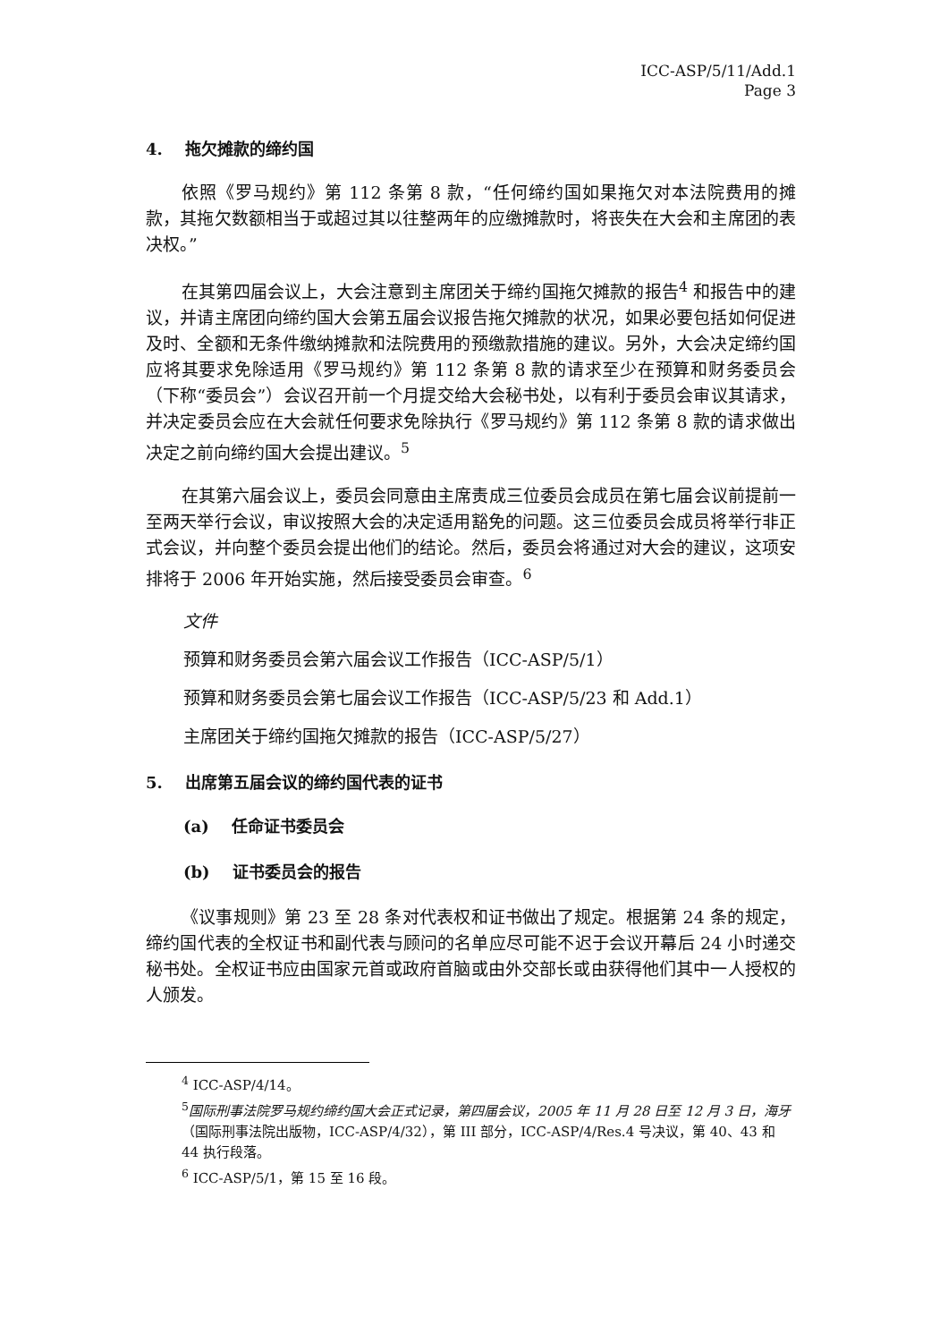ICC-ASP/5/11/Add.1
Page 3
4. 拖欠摊款的缔约国
依照《罗马规约》第 112 条第 8 款，“任何缔约国如果拖欠对本法院费用的摊款，其拖欠数额相当于或超过其以往整两年的应缴摊款时，将丧失在大会和主席团的表决权。”
在其第四届会议上，大会注意到主席团关于缔约国拖欠摊款的报告<sup>4</sup> 和报告中的建议，并请主席团向缔约国大会第五届会议报告拖欠摊款的状况，如果必要包括如何促进及时、全额和无条件缴纳摊款和法院费用的预缴款措施的建议。另外，大会决定缔约国应将其要求免除适用《罗马规约》第 112 条第 8 款的请求至少在预算和财务委员会（下称“委员会”）会议召开前一个月提交给大会秘书处，以有利于委员会审议其请求，并决定委员会应在大会就任何要求免除执行《罗马规约》第 112 条第 8 款的请求做出决定之前向缔约国大会提出建议。<sup>5</sup>
在其第六届会议上，委员会同意由主席责成三位委员会成员在第七届会议前提前一至两天举行会议，审议按照大会的决定适用豁免的问题。这三位委员会成员将举行非正式会议，并向整个委员会提出他们的结论。然后，委员会将通过对大会的建议，这项安排将于 2006 年开始实施，然后接受委员会审查。<sup>6</sup>
文件
预算和财务委员会第六届会议工作报告（ICC-ASP/5/1）
预算和财务委员会第七届会议工作报告（ICC-ASP/5/23 和 Add.1）
主席团关于缔约国拖欠摊款的报告（ICC-ASP/5/27）
5. 出席第五届会议的缔约国代表的证书
(a) 任命证书委员会
(b) 证书委员会的报告
《议事规则》第 23 至 28 条对代表权和证书做出了规定。根据第 24 条的规定，缔约国代表的全权证书和副代表与顾问的名单应尽可能不迟于会议开幕后 24 小时递交秘书处。全权证书应由国家元首或政府首脑或由外交部长或由获得他们其中一人授权的人颁发。
<sup>4</sup> ICC-ASP/4/14。
<sup>5</sup> 国际刑事法院罗马规约缔约国大会正式记录，第四届会议，2005 年 11 月 28 日至 12 月 3 日，海牙（国际刑事法院出版物，ICC-ASP/4/32），第 III 部分，ICC-ASP/4/Res.4 号决议，第 40、43 和 44 执行段落。
<sup>6</sup> ICC-ASP/5/1，第 15 至 16 段。